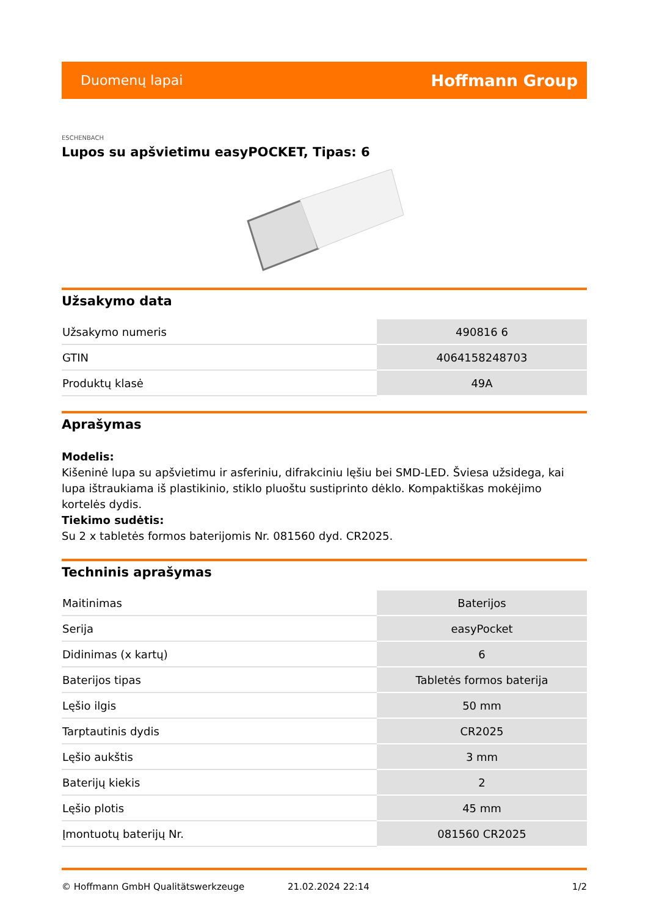Duomenų lapai Hoffmann Group
ESCHENBACH
Lupos su apšvietimu easyPOCKET, Tipas: 6
Užsakymo data
| Užsakymo numeris | 490816 6 |
| GTIN | 4064158248703 |
| Produktų klasė | 49A |
Aprašymas
Modelis:
Kišeninė lupa su apšvietimu ir asferiniu, difrakciniu lęšiu bei SMD-LED. Šviesa užsidega, kai lupa ištraukiama iš plastikinio, stiklo pluoštu sustiprinto dėklo. Kompaktiškas mokėjimo kortelės dydis.
Tiekimo sudėtis:
Su 2 x tabletės formos baterijomis Nr. 081560 dyd. CR2025.
Techninis aprašymas
| Maitinimas | Baterijos |
| Serija | easyPocket |
| Didinimas (x kartų) | 6 |
| Baterijos tipas | Tabletės formos baterija |
| Lęšio ilgis | 50 mm |
| Tarptautinis dydis | CR2025 |
| Lęšio aukštis | 3 mm |
| Baterijų kiekis | 2 |
| Lęšio plotis | 45 mm |
| Įmontuotų baterijų Nr. | 081560 CR2025 |
© Hoffmann GmbH Qualitätswerkzeuge 21.02.2024 22:14 1/2